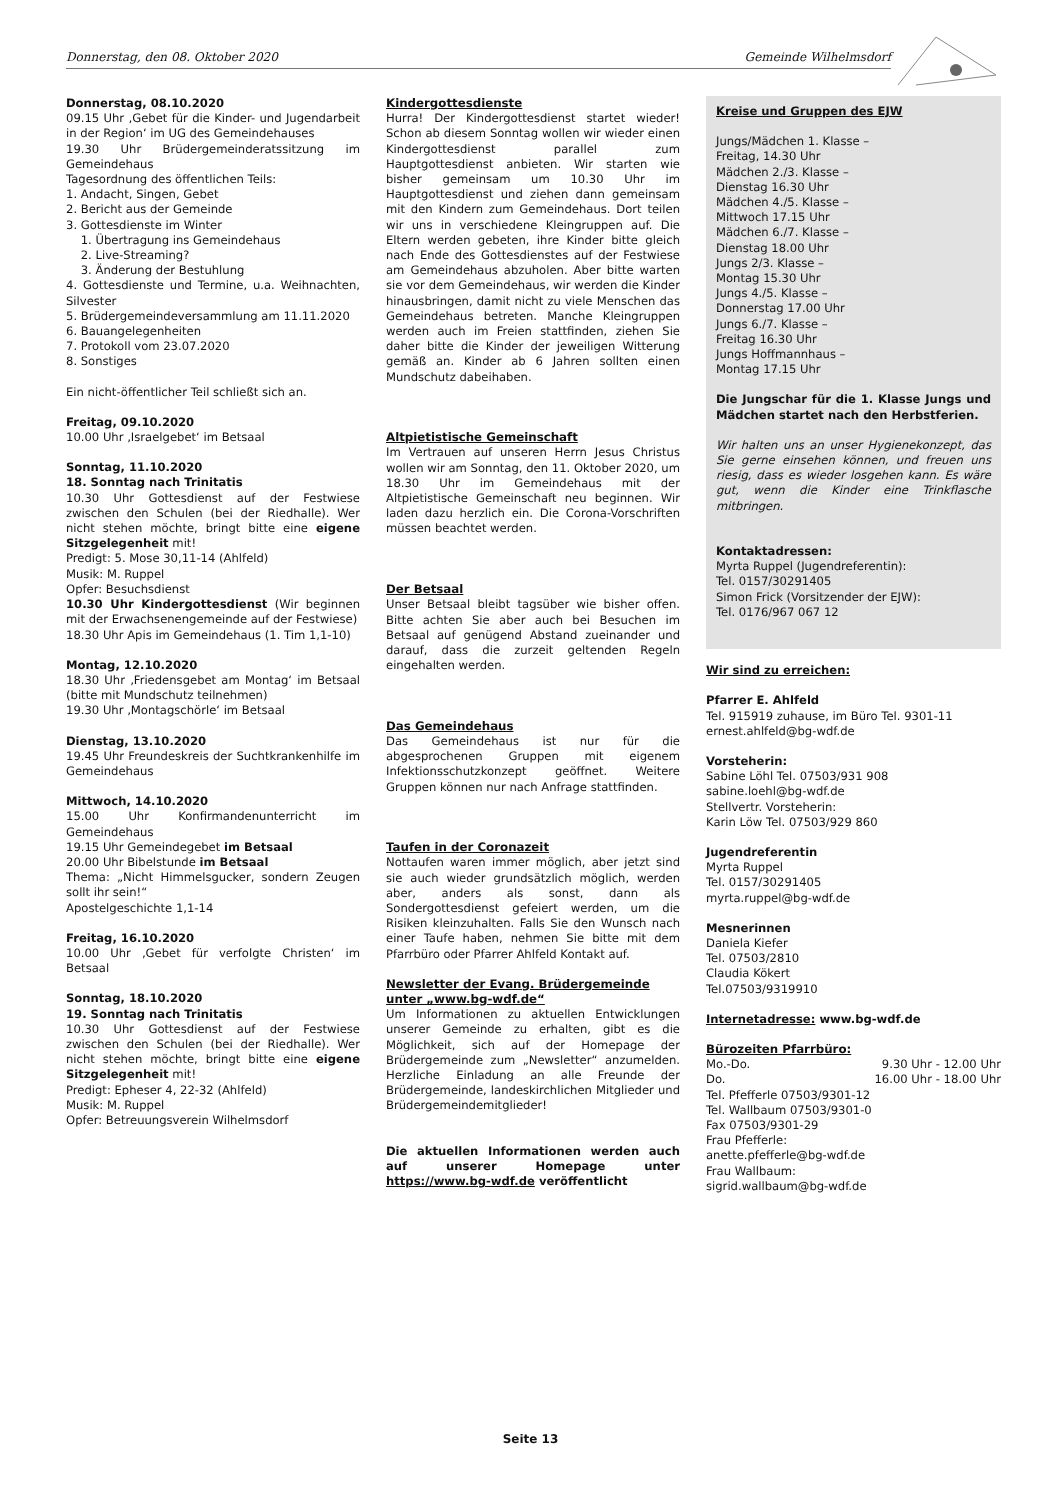Donnerstag, den 08. Oktober 2020 Gemeinde Wilhelmsdorf
Donnerstag, 08.10.2020
09.15 Uhr ‚Gebet für die Kinder- und Jugendarbeit in der Region‘ im UG des Gemeindehauses
19.30 Uhr Brüdergemeinderatssitzung im Gemeindehaus
Tagesordnung des öffentlichen Teils:
1. Andacht, Singen, Gebet
2. Bericht aus der Gemeinde
3. Gottesdienste im Winter
1. Übertragung ins Gemeindehaus
2. Live-Streaming?
3. Änderung der Bestuhlung
4. Gottesdienste und Termine, u.a. Weihnachten, Silvester
5. Brüdergemeindeversammlung am 11.11.2020
6. Bauangelegenheiten
7. Protokoll vom 23.07.2020
8. Sonstiges
Ein nicht-öffentlicher Teil schließt sich an.
Freitag, 09.10.2020
10.00 Uhr ‚Israelgebet‘ im Betsaal
Sonntag, 11.10.2020
18. Sonntag nach Trinitatis
10.30 Uhr Gottesdienst auf der Festwiese zwischen den Schulen (bei der Riedhalle). Wer nicht stehen möchte, bringt bitte eine eigene Sitzgelegenheit mit!
Predigt: 5. Mose 30,11-14 (Ahlfeld)
Musik: M. Ruppel
Opfer: Besuchsdienst
10.30 Uhr Kindergottesdienst (Wir beginnen mit der Erwachsenengemeinde auf der Festwiese)
18.30 Uhr Apis im Gemeindehaus (1. Tim 1,1-10)
Montag, 12.10.2020
18.30 Uhr ‚Friedensgebet am Montag‘ im Betsaal (bitte mit Mundschutz teilnehmen)
19.30 Uhr ‚Montagschörle‘ im Betsaal
Dienstag, 13.10.2020
19.45 Uhr Freundeskreis der Suchtkrankenhilfe im Gemeindehaus
Mittwoch, 14.10.2020
15.00 Uhr Konfirmandenunterricht im Gemeindehaus
19.15 Uhr Gemeindegebet im Betsaal
20.00 Uhr Bibelstunde im Betsaal
Thema: „Nicht Himmelsgucker, sondern Zeugen sollt ihr sein!“
Apostelgeschichte 1,1-14
Freitag, 16.10.2020
10.00 Uhr ‚Gebet für verfolgte Christen‘ im Betsaal
Sonntag, 18.10.2020
19. Sonntag nach Trinitatis
10.30 Uhr Gottesdienst auf der Festwiese zwischen den Schulen (bei der Riedhalle). Wer nicht stehen möchte, bringt bitte eine eigene Sitzgelegenheit mit!
Predigt: Epheser 4, 22-32 (Ahlfeld)
Musik: M. Ruppel
Opfer: Betreuungsverein Wilhelmsdorf
Kindergottesdienste
Hurra! Der Kindergottesdienst startet wieder! Schon ab diesem Sonntag wollen wir wieder einen Kindergottesdienst parallel zum Hauptgottesdienst anbieten. Wir starten wie bisher gemeinsam um 10.30 Uhr im Hauptgottesdienst und ziehen dann gemeinsam mit den Kindern zum Gemeindehaus. Dort teilen wir uns in verschiedene Kleingruppen auf. Die Eltern werden gebeten, ihre Kinder bitte gleich nach Ende des Gottesdienstes auf der Festwiese am Gemeindehaus abzuholen. Aber bitte warten sie vor dem Gemeindehaus, wir werden die Kinder hinausbringen, damit nicht zu viele Menschen das Gemeindehaus betreten. Manche Kleingruppen werden auch im Freien stattfinden, ziehen Sie daher bitte die Kinder der jeweiligen Witterung gemäß an. Kinder ab 6 Jahren sollten einen Mundschutz dabeihaben.
Altpietistische Gemeinschaft
Im Vertrauen auf unseren Herrn Jesus Christus wollen wir am Sonntag, den 11. Oktober 2020, um 18.30 Uhr im Gemeindehaus mit der Altpietistische Gemeinschaft neu beginnen. Wir laden dazu herzlich ein. Die Corona-Vorschriften müssen beachtet werden.
Der Betsaal
Unser Betsaal bleibt tagsüber wie bisher offen. Bitte achten Sie aber auch bei Besuchen im Betsaal auf genügend Abstand zueinander und darauf, dass die zurzeit geltenden Regeln eingehalten werden.
Das Gemeindehaus
Das Gemeindehaus ist nur für die abgesprochenen Gruppen mit eigenem Infektionsschutzkonzept geöffnet. Weitere Gruppen können nur nach Anfrage stattfinden.
Taufen in der Coronazeit
Nottaufen waren immer möglich, aber jetzt sind sie auch wieder grundsätzlich möglich, werden aber, anders als sonst, dann als Sondergottesdienst gefeiert werden, um die Risiken kleinzuhalten. Falls Sie den Wunsch nach einer Taufe haben, nehmen Sie bitte mit dem Pfarrbüro oder Pfarrer Ahlfeld Kontakt auf.
Newsletter der Evang. Brüdergemeinde unter „www.bg-wdf.de“
Um Informationen zu aktuellen Entwicklungen unserer Gemeinde zu erhalten, gibt es die Möglichkeit, sich auf der Homepage der Brüdergemeinde zum „Newsletter“ anzumelden. Herzliche Einladung an alle Freunde der Brüdergemeinde, landeskirchlichen Mitglieder und Brüdergemeindemitglieder!
Die aktuellen Informationen werden auch auf unserer Homepage unter https://www.bg-wdf.de veröffentlicht
Kreise und Gruppen des EJW
Jungs/Mädchen 1. Klasse –
Freitag, 14.30 Uhr
Mädchen 2./3. Klasse –
Dienstag 16.30 Uhr
Mädchen 4./5. Klasse –
Mittwoch 17.15 Uhr
Mädchen 6./7. Klasse –
Dienstag 18.00 Uhr
Jungs 2/3. Klasse –
Montag 15.30 Uhr
Jungs 4./5. Klasse –
Donnerstag 17.00 Uhr
Jungs 6./7. Klasse –
Freitag 16.30 Uhr
Jungs Hoffmannhaus –
Montag 17.15 Uhr
Die Jungschar für die 1. Klasse Jungs und Mädchen startet nach den Herbstferien.
Wir halten uns an unser Hygienekonzept, das Sie gerne einsehen können, und freuen uns riesig, dass es wieder losgehen kann. Es wäre gut, wenn die Kinder eine Trinkflasche mitbringen.
Kontaktadressen:
Myrta Ruppel (Jugendreferentin):
Tel. 0157/30291405
Simon Frick (Vorsitzender der EJW):
Tel. 0176/967 067 12
Wir sind zu erreichen:
Pfarrer E. Ahlfeld
Tel. 915919 zuhause, im Büro Tel. 9301-11
ernest.ahlfeld@bg-wdf.de
Vorsteherin:
Sabine Löhl Tel. 07503/931 908
sabine.loehl@bg-wdf.de
Stellvertr. Vorsteherin:
Karin Löw Tel. 07503/929 860
Jugendreferentin
Myrta Ruppel
Tel. 0157/30291405
myrta.ruppel@bg-wdf.de
Mesnerinnen
Daniela Kiefer
Tel. 07503/2810
Claudia Kökert
Tel.07503/9319910
Internetadresse: www.bg-wdf.de
Bürozeiten Pfarrbüro:
Mo.-Do. 9.30 Uhr - 12.00 Uhr
Do. 16.00 Uhr - 18.00 Uhr
Tel. Pfefferle 07503/9301-12
Tel. Wallbaum 07503/9301-0
Fax 07503/9301-29
Frau Pfefferle:
anette.pfefferle@bg-wdf.de
Frau Wallbaum:
sigrid.wallbaum@bg-wdf.de
Seite 13